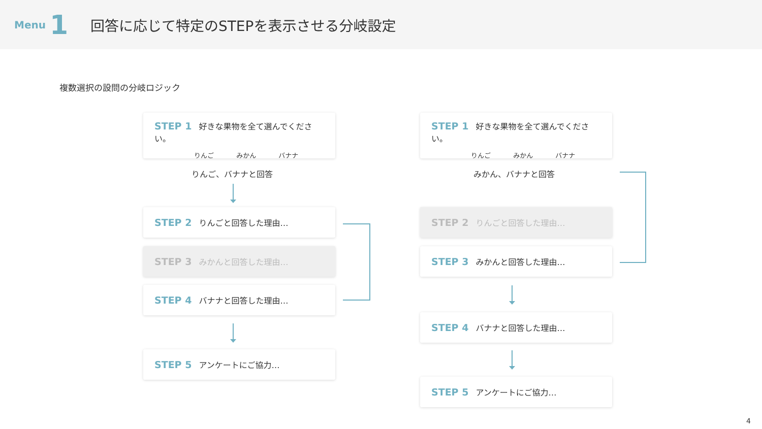Menu 1 回答に応じて特定のSTEPを表示させる分岐設定
複数選択の設問の分岐ロジック
STEP 1 好きな果物を全て選んでください。
りんご みかん バナナ
りんご、バナナと回答
STEP 2 りんごと回答した理由…
STEP 3 みかんと回答した理由…
STEP 4 バナナと回答した理由…
STEP 5 アンケートにご協力…
STEP 1 好きな果物を全て選んでください。
りんご みかん バナナ
みかん、バナナと回答
STEP 2 りんごと回答した理由…
STEP 3 みかんと回答した理由…
STEP 4 バナナと回答した理由…
STEP 5 アンケートにご協力…
4